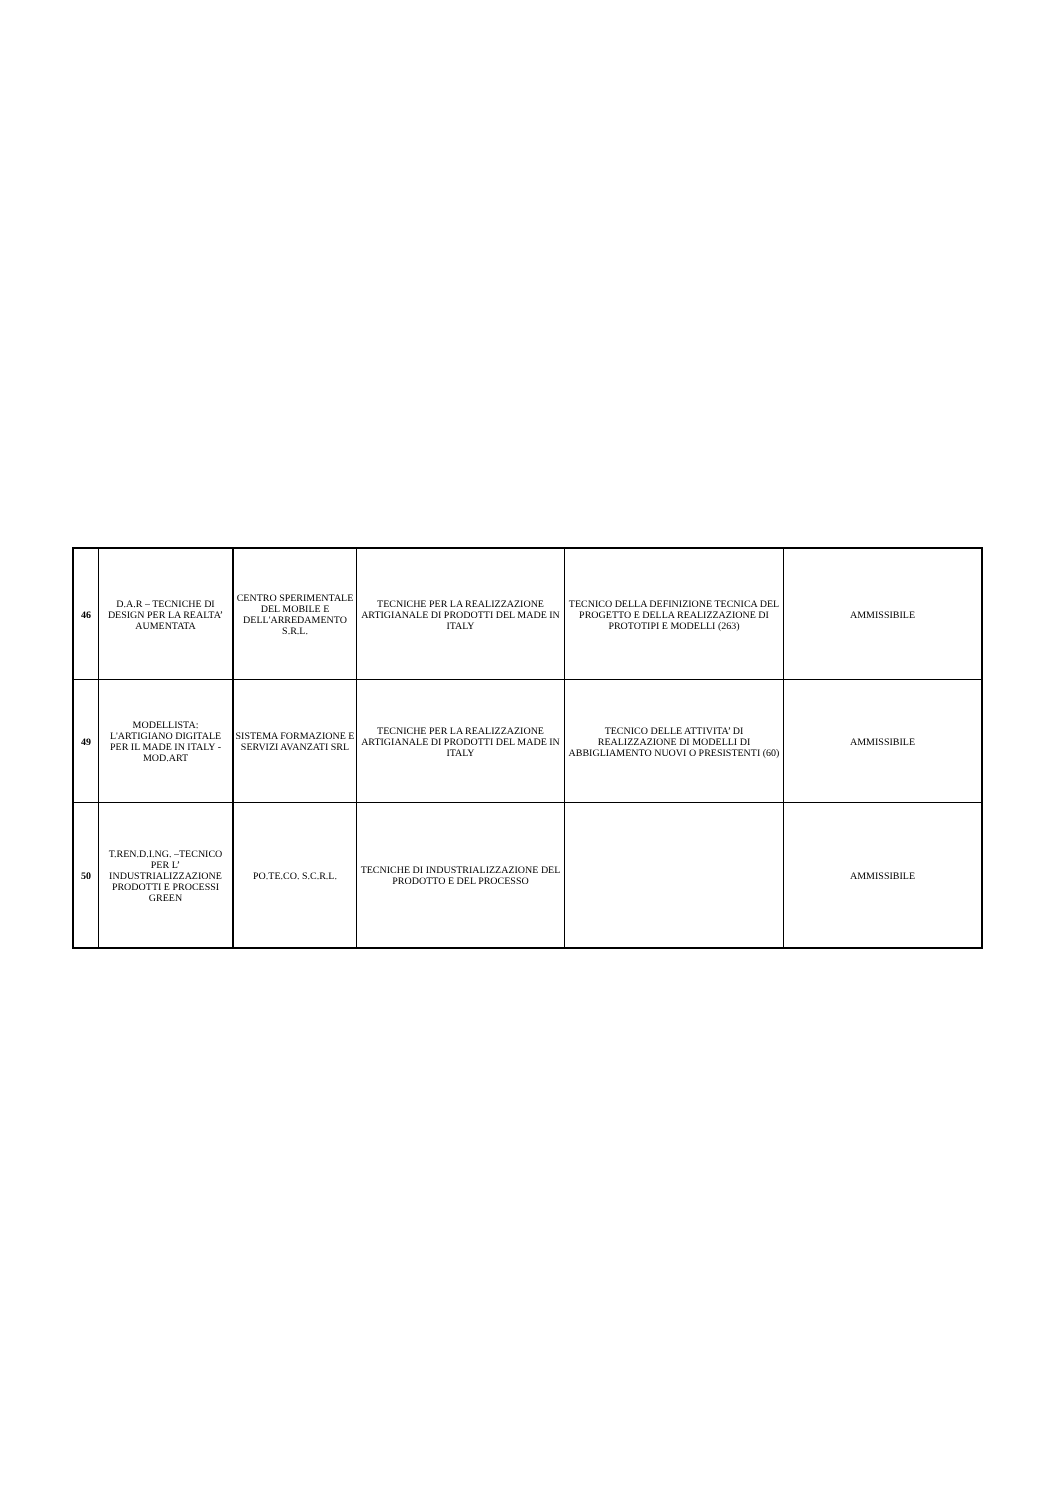| 46 | D.A.R – TECNICHE DI DESIGN PER LA REALTA’ AUMENTATA | CENTRO SPERIMENTALE DEL MOBILE E DELL'ARREDAMENTO S.R.L. | TECNICHE PER LA REALIZZAZIONE ARTIGIANALE DI PRODOTTI DEL MADE IN ITALY | TECNICO DELLA DEFINIZIONE TECNICA DEL PROGETTO E DELLA REALIZZAZIONE DI PROTOTIPI E MODELLI (263) | AMMISSIBILE |
| 49 | MODELLISTA: L'ARTIGIANO DIGITALE PER IL MADE IN ITALY - MOD.ART | SISTEMA FORMAZIONE E SERVIZI AVANZATI SRL | TECNICHE PER LA REALIZZAZIONE ARTIGIANALE DI PRODOTTI DEL MADE IN ITALY | TECNICO DELLE ATTIVITA’ DI REALIZZAZIONE DI MODELLI DI ABBIGLIAMENTO NUOVI O PRESISTENTI (60) | AMMISSIBILE |
| 50 | T.REN.D.I.NG. –TECNICO PER L’ INDUSTRIALIZZAZIONE PRODOTTI E PROCESSI GREEN | PO.TE.CO. S.C.R.L. | TECNICHE DI INDUSTRIALIZZAZIONE DEL PRODOTTO E DEL PROCESSO | | AMMISSIBILE |